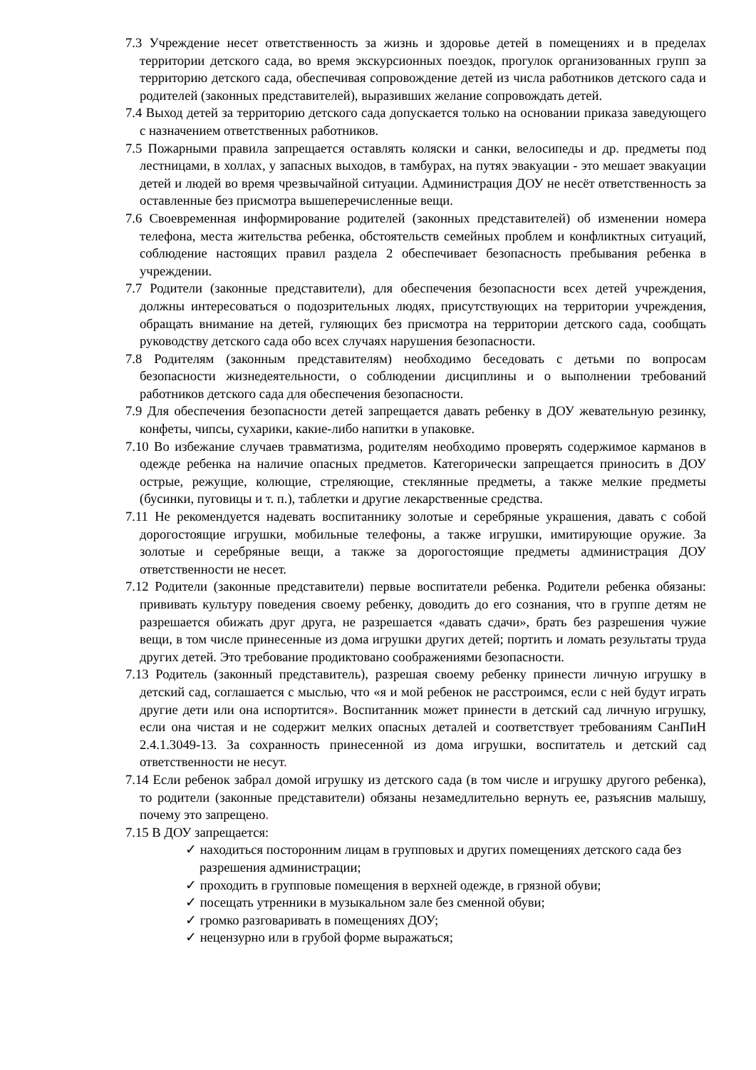7.3 Учреждение несет ответственность за жизнь и здоровье детей в помещениях и в пределах территории детского сада, во время экскурсионных поездок, прогулок организованных групп за территорию детского сада, обеспечивая сопровождение детей из числа работников детского сада и родителей (законных представителей), выразивших желание сопровождать детей.
7.4 Выход детей за территорию детского сада допускается только на основании приказа заведующего с назначением ответственных работников.
7.5 Пожарными правила запрещается оставлять коляски и санки, велосипеды и др. предметы под лестницами, в холлах, у запасных выходов, в тамбурах, на путях эвакуации - это мешает эвакуации детей и людей во время чрезвычайной ситуации. Администрация ДОУ не несёт ответственность за оставленные без присмотра вышеперечисленные вещи.
7.6 Своевременная информирование родителей (законных представителей) об изменении номера телефона, места жительства ребенка, обстоятельств семейных проблем и конфликтных ситуаций, соблюдение настоящих правил раздела 2 обеспечивает безопасность пребывания ребенка в учреждении.
7.7 Родители (законные представители), для обеспечения безопасности всех детей учреждения, должны интересоваться о подозрительных людях, присутствующих на территории учреждения, обращать внимание на детей, гуляющих без присмотра на территории детского сада, сообщать руководству детского сада обо всех случаях нарушения безопасности.
7.8 Родителям (законным представителям) необходимо беседовать с детьми по вопросам безопасности жизнедеятельности, о соблюдении дисциплины и о выполнении требований работников детского сада для обеспечения безопасности.
7.9 Для обеспечения безопасности детей запрещается давать ребенку в ДОУ жевательную резинку, конфеты, чипсы, сухарики, какие-либо напитки в упаковке.
7.10 Во избежание случаев травматизма, родителям необходимо проверять содержимое карманов в одежде ребенка на наличие опасных предметов. Категорически запрещается приносить в ДОУ острые, режущие, колющие, стреляющие, стеклянные предметы, а также мелкие предметы (бусинки, пуговицы и т. п.), таблетки и другие лекарственные средства.
7.11 Не рекомендуется надевать воспитаннику золотые и серебряные украшения, давать с собой дорогостоящие игрушки, мобильные телефоны, а также игрушки, имитирующие оружие. За золотые и серебряные вещи, а также за дорогостоящие предметы администрация ДОУ ответственности не несет.
7.12 Родители (законные представители) первые воспитатели ребенка. Родители ребенка обязаны: прививать культуру поведения своему ребенку, доводить до его сознания, что в группе детям не разрешается обижать друг друга, не разрешается «давать сдачи», брать без разрешения чужие вещи, в том числе принесенные из дома игрушки других детей; портить и ломать результаты труда других детей. Это требование продиктовано соображениями безопасности.
7.13 Родитель (законный представитель), разрешая своему ребенку принести личную игрушку в детский сад, соглашается с мыслью, что «я и мой ребенок не расстроимся, если с ней будут играть другие дети или она испортится». Воспитанник может принести в детский сад личную игрушку, если она чистая и не содержит мелких опасных деталей и соответствует требованиям СанПиН 2.4.1.3049-13. За сохранность принесенной из дома игрушки, воспитатель и детский сад ответственности не несут.
7.14 Если ребенок забрал домой игрушку из детского сада (в том числе и игрушку другого ребенка), то родители (законные представители) обязаны незамедлительно вернуть ее, разъяснив малышу, почему это запрещено.
7.15 В ДОУ запрещается:
✓ находиться посторонним лицам в групповых и других помещениях детского сада без разрешения администрации;
✓ проходить в групповые помещения в верхней одежде, в грязной обуви;
✓ посещать утренники в музыкальном зале без сменной обуви;
✓ громко разговаривать в помещениях ДОУ;
✓ нецензурно или в грубой форме выражаться;